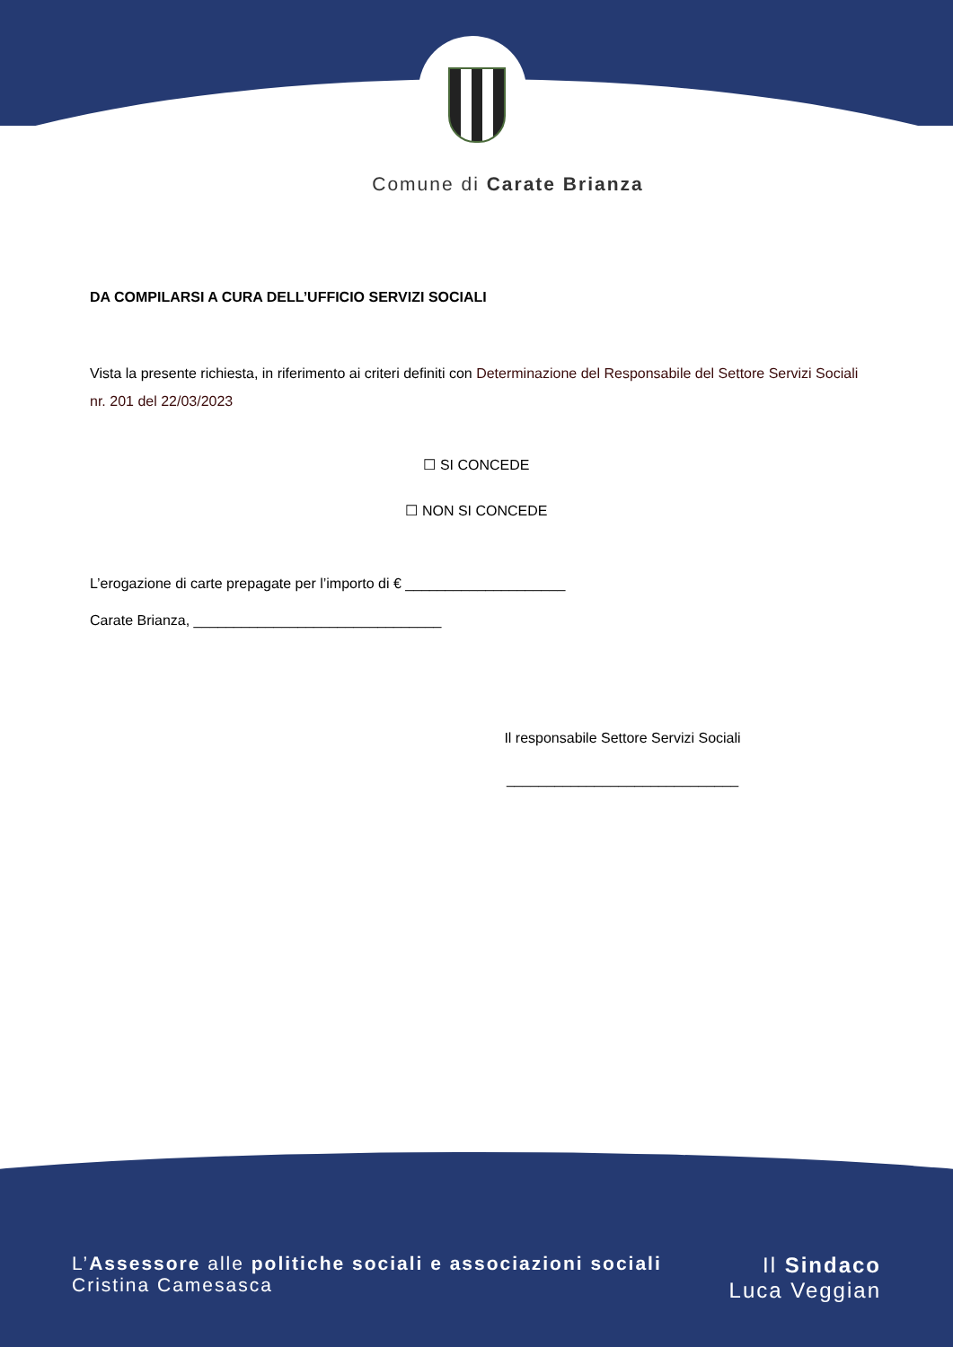Comune di Carate Brianza
DA COMPILARSI A CURA DELL’UFFICIO SERVIZI SOCIALI
Vista la presente richiesta, in riferimento ai criteri definiti con Determinazione del Responsabile del Settore Servizi Sociali nr. 201 del 22/03/2023
☐ SI CONCEDE
☐ NON SI CONCEDE
L’erogazione di carte prepagate per l’importo di € ____________________
Carate Brianza, _______________________________
Il responsabile Settore Servizi Sociali
_____________________________
L’Assessore alle politiche sociali e associazioni sociali
Cristina Camesasca
Il Sindaco
Luca Veggian